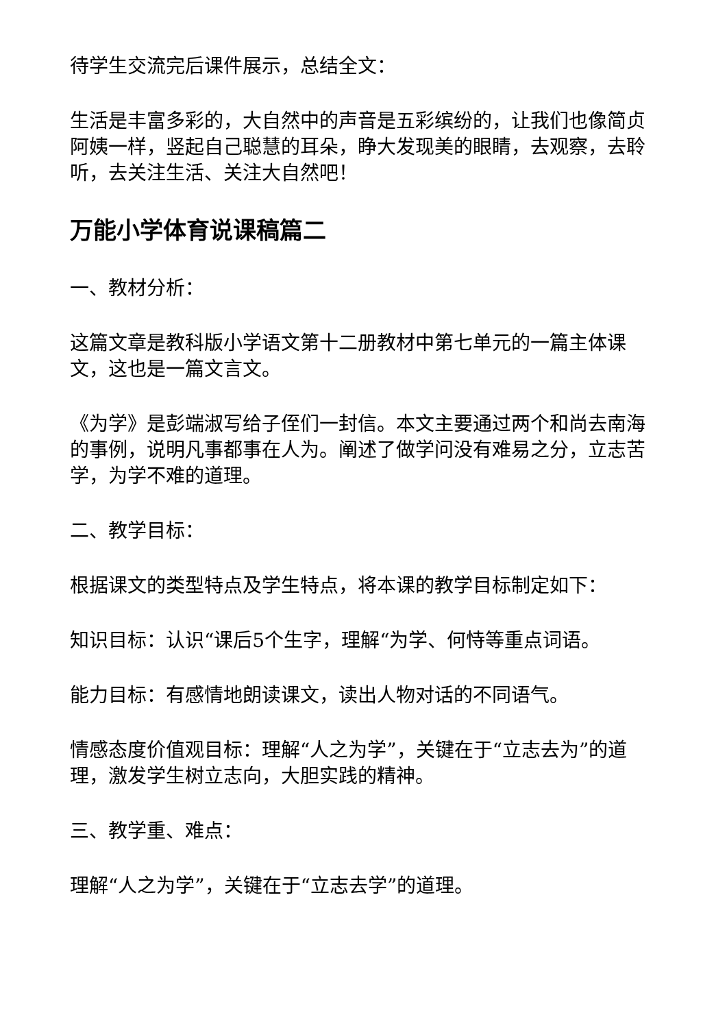待学生交流完后课件展示，总结全文：
生活是丰富多彩的，大自然中的声音是五彩缤纷的，让我们也像简贞阿姨一样，竖起自己聪慧的耳朵，睁大发现美的眼睛，去观察，去聆听，去关注生活、关注大自然吧！
万能小学体育说课稿篇二
一、教材分析：
这篇文章是教科版小学语文第十二册教材中第七单元的一篇主体课文，这也是一篇文言文。
《为学》是彭端淑写给子侄们一封信。本文主要通过两个和尚去南海的事例，说明凡事都事在人为。阐述了做学问没有难易之分，立志苦学，为学不难的道理。
二、教学目标：
根据课文的类型特点及学生特点，将本课的教学目标制定如下：
知识目标：认识“课后5个生字，理解“为学、何恃等重点词语。
能力目标：有感情地朗读课文，读出人物对话的不同语气。
情感态度价值观目标：理解“人之为学”，关键在于“立志去为”的道理，激发学生树立志向，大胆实践的精神。
三、教学重、难点：
理解“人之为学”，关键在于“立志去学”的道理。